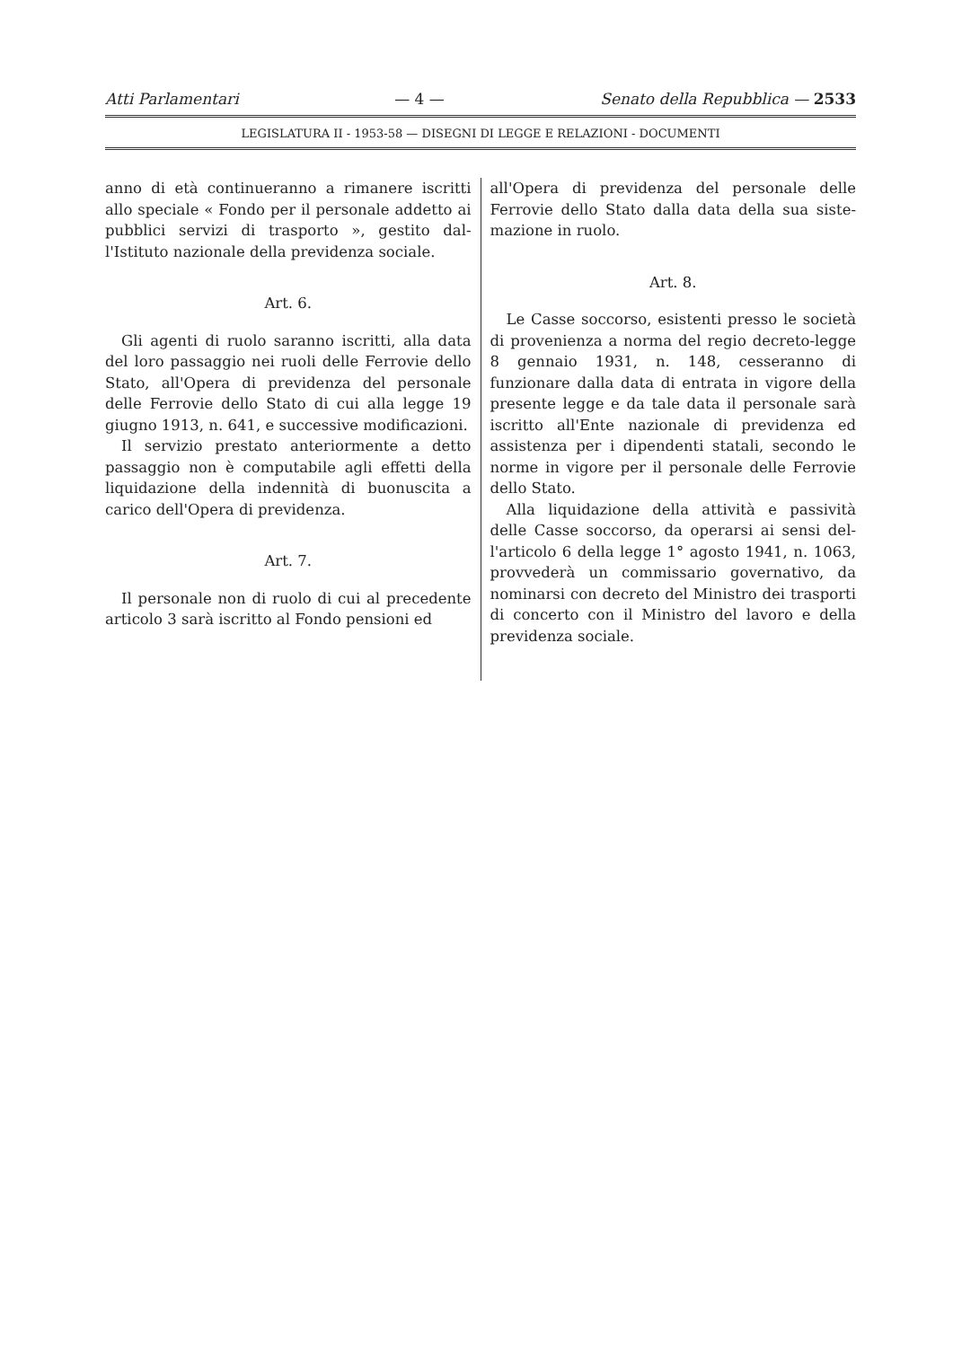Atti Parlamentari — 4 — Senato della Repubblica — 2533
LEGISLATURA II - 1953-58 — DISEGNI DI LEGGE E RELAZIONI - DOCUMENTI
anno di età continueranno a rimanere iscritti allo speciale « Fondo per il personale addetto ai pubblici servizi di trasporto », gestito dal­l'Istituto nazionale della previdenza sociale.
Art. 6.
Gli agenti di ruolo saranno iscritti, alla data del loro passaggio nei ruoli delle Ferrovie dello Stato, all'Opera di previdenza del per­sonale delle Ferrovie dello Stato di cui alla legge 19 giugno 1913, n. 641, e successive mo­dificazioni.
Il servizio prestato anteriormente a detto passaggio non è computabile agli effetti della liquidazione della indennità di buonuscita a carico dell'Opera di previdenza.
Art. 7.
Il personale non di ruolo di cui al precedente articolo 3 sarà iscritto al Fondo pensioni ed
all'Opera di previdenza del personale delle Ferrovie dello Stato dalla data della sua siste­mazione in ruolo.
Art. 8.
Le Casse soccorso, esistenti presso le socie­tà di provenienza a norma del regio decreto-legge 8 gennaio 1931, n. 148, cesseranno di funzionare dalla data di entrata in vigore della presente legge e da tale data il persona­le sarà iscritto all'Ente nazionale di previden­za ed assistenza per i dipendenti statali, secon­do le norme in vigore per il personale delle Ferrovie dello Stato.
Alla liquidazione della attività e passività delle Casse soccorso, da operarsi ai sensi del­l'articolo 6 della legge 1° agosto 1941, n. 1063, provvederà un commissario governativo, da nominarsi con decreto del Ministro dei tra­sporti di concerto con il Ministro del lavoro e della previdenza sociale.